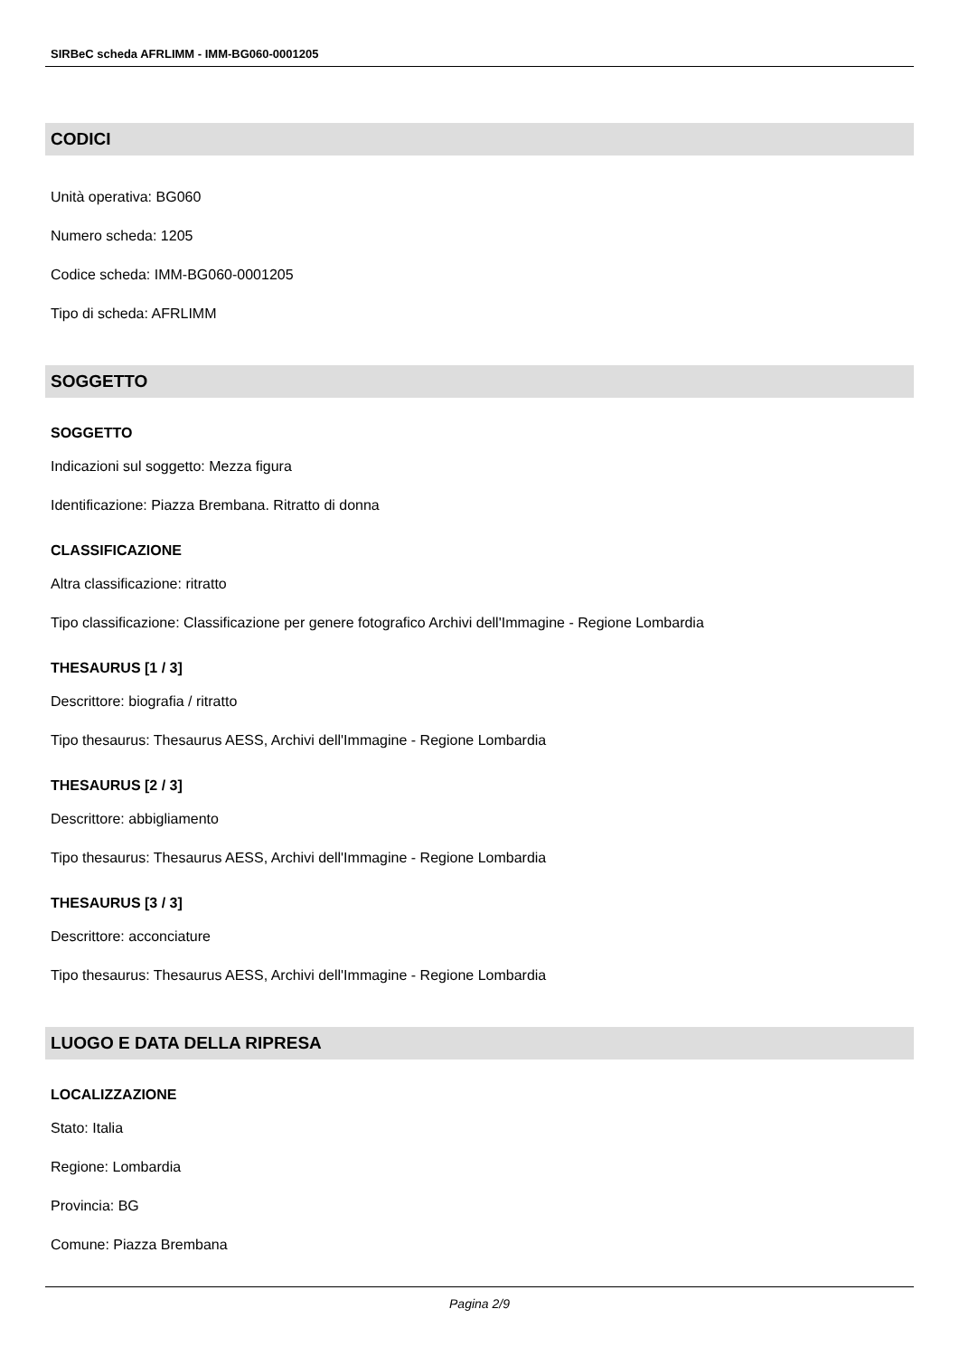SIRBeC scheda AFRLIMM - IMM-BG060-0001205
CODICI
Unità operativa: BG060
Numero scheda: 1205
Codice scheda: IMM-BG060-0001205
Tipo di scheda: AFRLIMM
SOGGETTO
SOGGETTO
Indicazioni sul soggetto: Mezza figura
Identificazione: Piazza Brembana. Ritratto di donna
CLASSIFICAZIONE
Altra classificazione: ritratto
Tipo classificazione: Classificazione per genere fotografico Archivi dell'Immagine - Regione Lombardia
THESAURUS [1 / 3]
Descrittore: biografia / ritratto
Tipo thesaurus: Thesaurus AESS, Archivi dell'Immagine - Regione Lombardia
THESAURUS [2 / 3]
Descrittore: abbigliamento
Tipo thesaurus: Thesaurus AESS, Archivi dell'Immagine - Regione Lombardia
THESAURUS [3 / 3]
Descrittore: acconciature
Tipo thesaurus: Thesaurus AESS, Archivi dell'Immagine - Regione Lombardia
LUOGO E DATA DELLA RIPRESA
LOCALIZZAZIONE
Stato: Italia
Regione: Lombardia
Provincia: BG
Comune: Piazza Brembana
Pagina 2/9